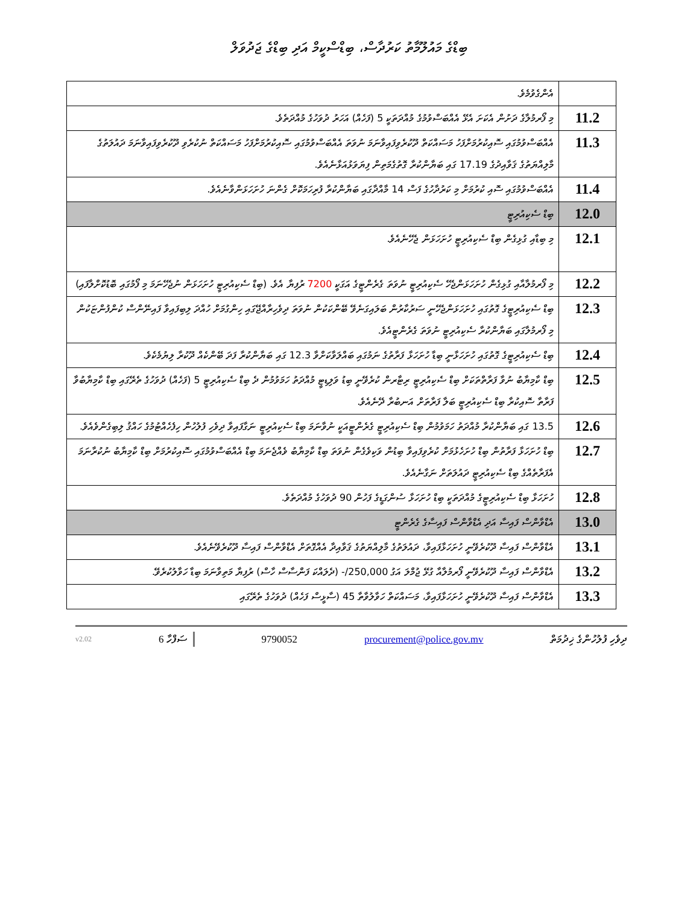ބިޑްގެ މައުލޫމާތު ކަރުދާސް، ބިޑްސްކީމް އަދި ބިޑްގެ ޖަދުވަލް
| | އެންގެވުމެވެ. |
| 11.2 | މި ފޯރމުލާގެ ދަށުން އެކަށަ އެޅޭ އެއްބަސްވުމުގެ މުއްދަތަކީ 5 (ފަހެއް) އަހަރު ދުވަހުގެ މުއްދަތެވެ. |
| 11.3 | އެއްބަސްވުމުގައި ސޮއިކުރުމަށްފަހު މަސައްކަތް ދޫކުރެވިފައިވާނަމަ ނުވަތަ އެއްބަސްވުމުގައި ސޮއިކުރުމަށްފަހު މަސައްކަތް ނުކުރެވި ދޫކުރެވިފައިވާނަމަ ދައުލަތުގެ މާލިއްޔަތުގެ ޤަވާއިދުގެ 17.19 ގައި ބަޔާންކުރާ ގޮތުގެމަތިން ފިޔަވަޅުއަޅާނެއެވެ. |
| 11.4 | އެއްބަސްވުމުގައި ސޮއި ކުރުމަށް މި ކަރުދާހުގެ ފަސް 14 މާއްދާގައި ބަޔާންކުރާ ފުރިހަމަކޮށް ގެންނަ ހުށަހަޅަންވާނެއެވެ. |
| 12.0 | ބިޑް ސެކިއުރިޓީ |
| 12.1 | މި ބިޑާއި ގުޅިގެން ބިޑް ސެކިއުރިޓީ ހުށަހަޅަން ޖެހޭނެއެވެ. |
| 12.2 | މި ފޯރމުލާއާއި ގުޅިގެން ހުށަހަޅަންޖެހޭ ސެކިއުރިޓީ ނުވަތަ ގެރެންޓީގެ އަގަކީ 7200 ރުފިޔާ އެވެ. (ބިޑް ސެކިއުރިޓީ ހުށަހަޅަން ނުޖެހޭނަމަ މި ފޯމުގައި ބޮޑުކޮށްލާފައި) |
| 12.3 | ބިޑް ސެކިއުރިޓީގެ ގޮތުގައި ހުށަހަޅަންޖެހޭނީ ސަރުކާރުން ބަލައިގަނެވޭ ބޭންކަކުން ނުވަތަ ދިވެހިރާއްޖޭގައި ހިންގުމަށް ހުއްދަ ލިބިފައިވާ ފައިނޭންސް ކުންފުންޏަކުން މި ފޯރމުލާގައި ބަޔާންކުރާ ސެކިއުރިޓީ ނުވަތަ ގެރެންޓީއެވެ. |
| 12.4 | ބިޑް ސެކިއުރިޓީގެ ގޮތުގައި ހުށަހަޅާނީ ބިޑާ ހުށަހަޅާ ފަރާތުގެ ނަމުގައި ބައްލަވާކަށްވާ 12.3 ގައި ބަޔާންކުރާ ފަދަ ބޭންކެއް ދޫކުރާ ލިޔުމެކެވެ. |
| 12.5 | ބިޑް ކާމިޔާބު ނުވާ ފަރާތްތަކަށް ބިޑް ސެކިއުރިޓީ ރިޓާރން ކުރެވޭނީ ބިޑު ވަލިޑިޓީ މުއްދަތު ހަމަވުމުން ދެ ބިޑް ސެކިއުރިޓީ 5 (ފަހެއް) ދުވަހުގެ ތެރޭގައި ބިޑް ކާމިޔާބުވާ ފަރާތާ ސޮއިކުރާ ބިޑް ސެކިއުރިޓީ ބަލާ ފަރާތަށް އަނބުރާ ދޭނެއެވެ. |
| 12.6 | 13.5 ގައި ބަޔާންކުރާ މުއްދަތު ހަމަވުމުން ބިޑް ސެކިއުރިޓީ ގެރެންޓީއަކީ ނުވާނަމަ ބިޑް ސެކިއުރިޓީ ނަގާފައިވާ ދިވެހި ފުލުހުން ހިފެހެއްޓުމުގެ ހައްޤު ލިބިގެންވެއެވެ. |
| 12.7 | ބިޑް ހުށަހަޅާ ފަރާތުން ބިޑް ހުށަހެޅުމަށް ކުރެވިފައިވާ ބިޑުން ވަކިވެގެން ނުވަތަ ބިޑް ކާމިޔާބު ވެއްޖެނަމަ ބިޑް އެއްބަސްވުމުގައި ސޮއިކުރުމަށް ބިޑް ކާމިޔާބު ނުކުރާނަމަ އެފަރާތެއްގެ ބިޑް ސެކިއުރިޓީ ދައުލަތަށް ނަގާނެއެވެ. |
| 12.8 | ހުށަހަޅާ ބިޑް ސެކިއުރިޓީގެ މުއްދަތަކީ ބިޑް ހުށަހަޅާ ސުންގަޑީގެ ފަހުން 90 ދުވަހުގެ މުއްދަތެވެ. |
| 13.0 | އެޑްވާންސް ފައިސާ އަދި އެޑްވާންސް ފައިސާގެ ގެރެންޓީ |
| 13.1 | އެޑްވާންސް ފައިސާ ދޫކުރެވޭނީ ހުށަހަޅާފައިވާ، ދައުލަތުގެ މާލިއްޔަތުގެ ޤަވާއިދާ އެއްގޮތަށް އެޑްވާންސް ފައިސާ ދޫކުރެވޭނެއެވެ. |
| 13.2 | އެޑްވާންސް ފައިސާ ދޫކުރެވޭނީ ފޯރމުލާއާ ގުޅޭ ޖުމްލަ އަގު 250,000/- (ދެލައްކަ ފަންސާސް ހާސް) ރުފިޔާ މަތިވާނަމަ ބިޑާ ހަވާލުކުރެވޭ. |
| 13.3 | އެޑްވާންސް ފައިސާ ދޫކުރެވޭނީ ހުށަހަޅާފައިވާ، މަސައްކަތް ހަވާލުވާތާ 45 (ސާޅީސް ފަހެއް) ދުވަހުގެ ތެރޭގައި |
v2.02 6 ސަފްހާ 9790052 procurement@police.gov.mv ދިވެހި ފުލުހުންގެ ޚިދުމަތް